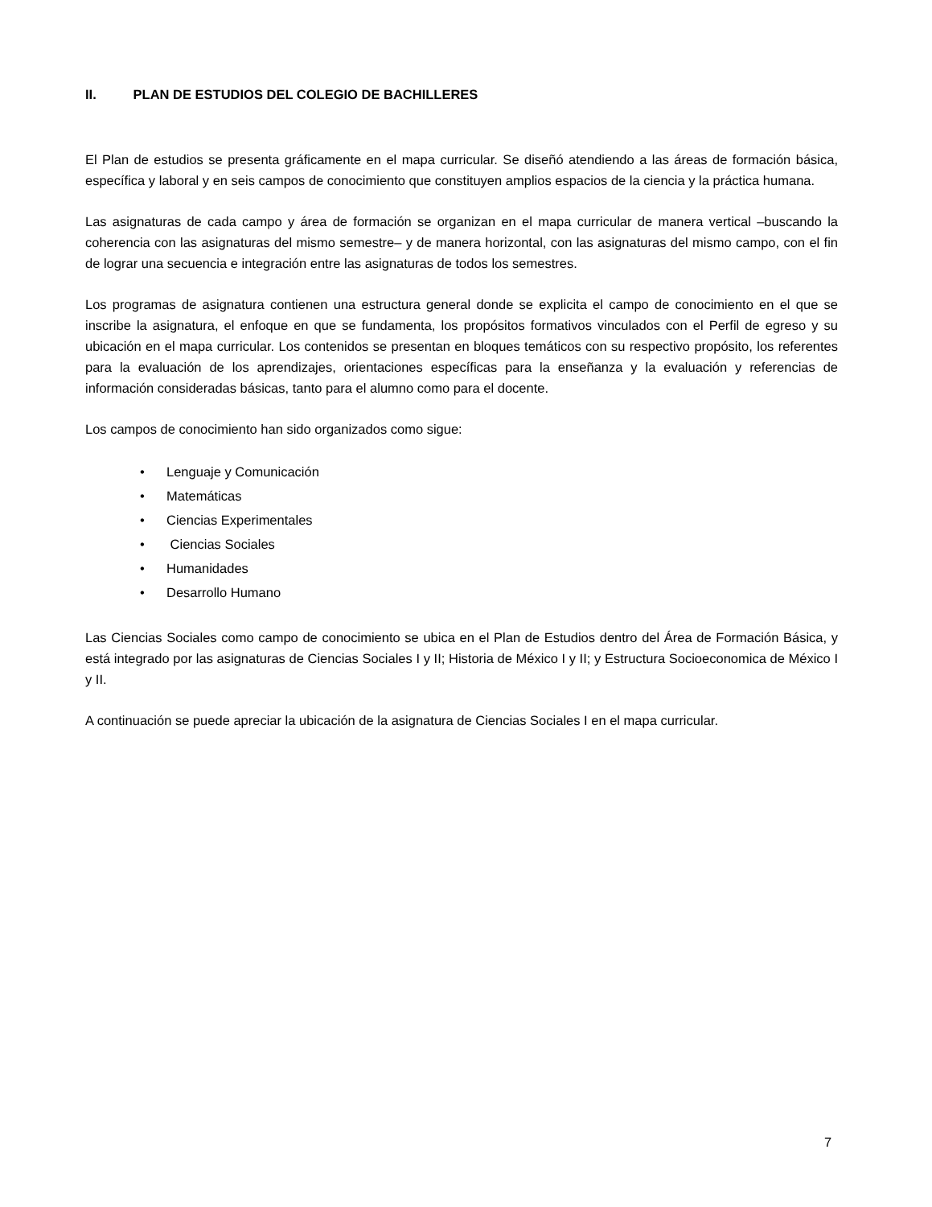II. PLAN DE ESTUDIOS DEL COLEGIO DE BACHILLERES
El Plan de estudios se presenta gráficamente en el mapa curricular. Se diseñó atendiendo a las áreas de formación básica, específica y laboral y en seis campos de conocimiento que constituyen amplios espacios de la ciencia y la práctica humana.
Las asignaturas de cada campo y área de formación se organizan en el mapa curricular de manera vertical –buscando la coherencia con las asignaturas del mismo semestre– y de manera horizontal, con las asignaturas del mismo campo, con el fin de lograr una secuencia e integración entre las asignaturas de todos los semestres.
Los programas de asignatura contienen una estructura general donde se explicita el campo de conocimiento en el que se inscribe la asignatura, el enfoque en que se fundamenta, los propósitos formativos vinculados con el Perfil de egreso y su ubicación en el mapa curricular. Los contenidos se presentan en bloques temáticos con su respectivo propósito, los referentes para la evaluación de los aprendizajes, orientaciones específicas para la enseñanza y la evaluación y referencias de información consideradas básicas, tanto para el alumno como para el docente.
Los campos de conocimiento han sido organizados como sigue:
• Lenguaje y Comunicación
• Matemáticas
• Ciencias Experimentales
• Ciencias Sociales
• Humanidades
• Desarrollo Humano
Las Ciencias Sociales como campo de conocimiento se ubica en el Plan de Estudios dentro del Área de Formación Básica, y está integrado por las asignaturas de Ciencias Sociales I y II; Historia de México I y II; y Estructura Socioeconomica de México I y II.
A continuación se puede apreciar la ubicación de la asignatura de Ciencias Sociales I en el mapa curricular.
7